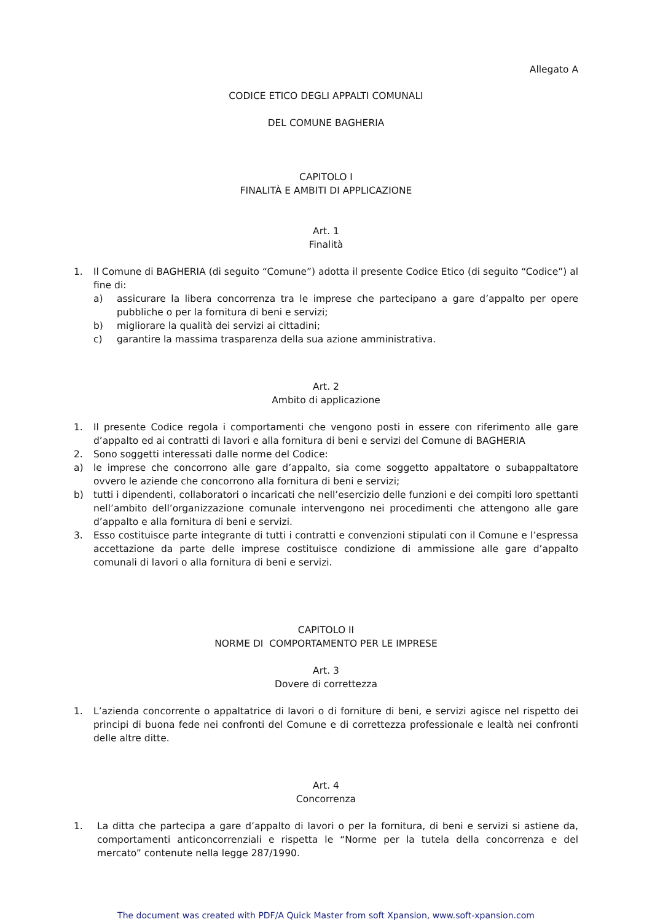Allegato A
CODICE ETICO DEGLI APPALTI COMUNALI
DEL COMUNE BAGHERIA
CAPITOLO I
FINALITÀ E AMBITI DI APPLICAZIONE
Art. 1
Finalità
1. Il Comune di BAGHERIA (di seguito “Comune”) adotta il presente Codice Etico (di seguito “Codice”) al fine di:
a) assicurare la libera concorrenza tra le imprese che partecipano a gare d’appalto per opere pubbliche o per la fornitura di beni e servizi;
b) migliorare la qualità dei servizi ai cittadini;
c) garantire la massima trasparenza della sua azione amministrativa.
Art. 2
Ambito di applicazione
1. Il presente Codice regola i comportamenti che vengono posti in essere con riferimento alle gare d’appalto ed ai contratti di lavori e alla fornitura di beni e servizi del Comune di BAGHERIA
2. Sono soggetti interessati dalle norme del Codice:
a) le imprese che concorrono alle gare d’appalto, sia come soggetto appaltatore o subappaltatore ovvero le aziende che concorrono alla fornitura di beni e servizi;
b) tutti i dipendenti, collaboratori o incaricati che nell’esercizio delle funzioni e dei compiti loro spettanti nell’ambito dell’organizzazione comunale intervengono nei procedimenti che attengono alle gare d’appalto e alla fornitura di beni e servizi.
3. Esso costituisce parte integrante di tutti i contratti e convenzioni stipulati con il Comune e l’espressa accettazione da parte delle imprese costituisce condizione di ammissione alle gare d’appalto comunali di lavori o alla fornitura di beni e servizi.
CAPITOLO II
NORME DI COMPORTAMENTO PER LE IMPRESE
Art. 3
Dovere di correttezza
1. L’azienda concorrente o appaltatrice di lavori o di forniture di beni, e servizi agisce nel rispetto dei principi di buona fede nei confronti del Comune e di correttezza professionale e lealtà nei confronti delle altre ditte.
Art. 4
Concorrenza
1. La ditta che partecipa a gare d’appalto di lavori o per la fornitura, di beni e servizi si astiene da, comportamenti anticoncorrenziali e rispetta le “Norme per la tutela della concorrenza e del mercato” contenute nella legge 287/1990.
The document was created with PDF/A Quick Master from soft Xpansion, www.soft-xpansion.com